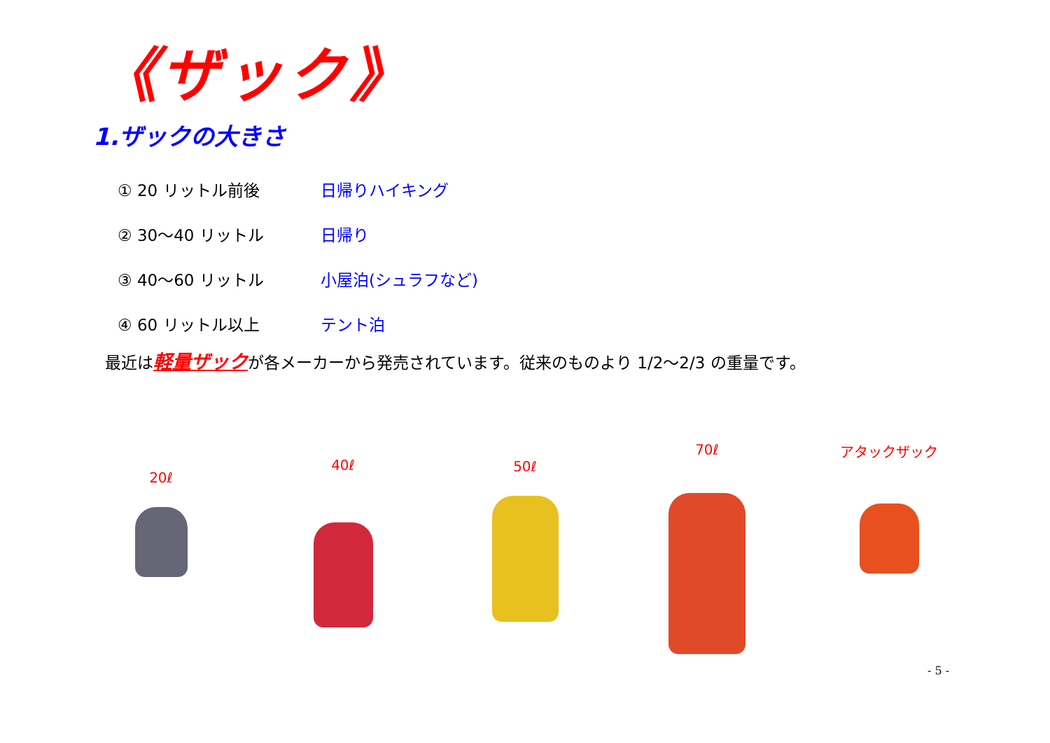《ザック》
1.ザックの大きさ
① 20 リットル前後 日帰りハイキング
② 30～40 リットル 日帰り
③ 40～60 リットル 小屋泊(シュラフなど)
④ 60 リットル以上 テント泊
最近は軽量ザックが各メーカーから発売されています。従来のものより 1/2～2/3 の重量です。
20ℓ
40ℓ 50ℓ
70ℓ アタックザック
- 5 -